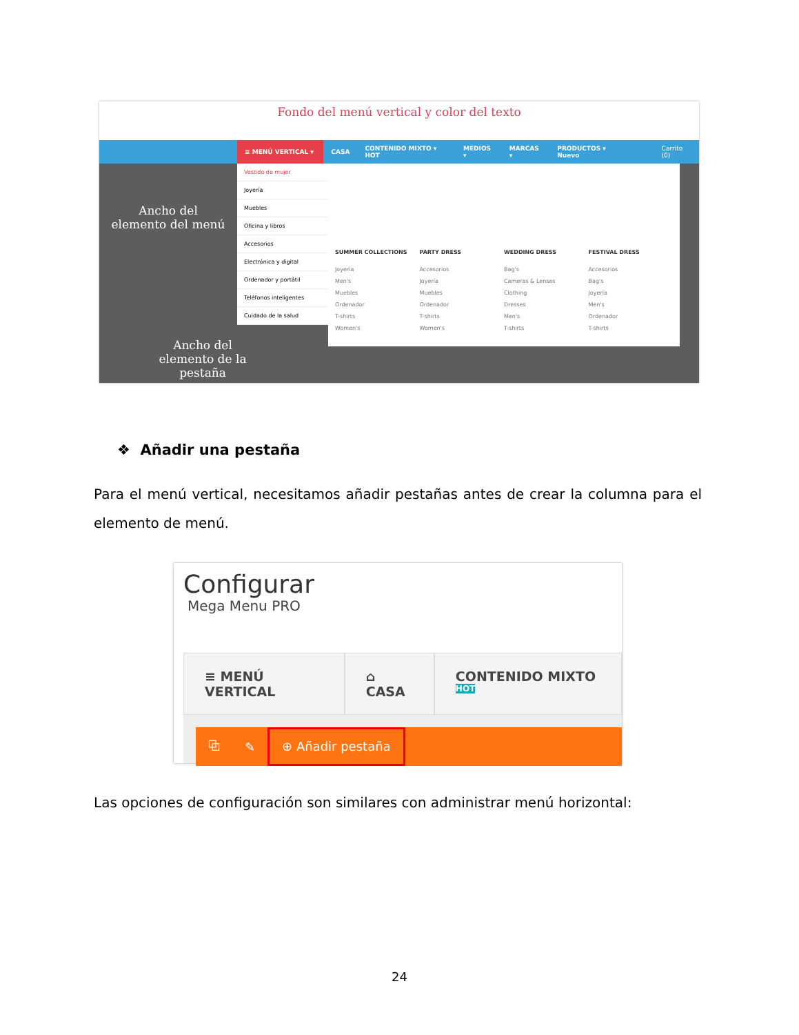Fondo del menú vertical y color del texto
≡ MENÚ VERTICAL ▾ CASA CONTENIDO MIXTO ▾ HOT MEDIOS ▾ MARCAS ▾ PRODUCTOS ▾ Nuevo Carrito (0)
Vestido de mujer
Joyería
Muebles
Oficina y libros
Accesorios
Electrónica y digital
Ordenador y portátil
Teléfonos inteligentes
Cuidado de la salud
SUMMER COLLECTIONS
Joyería
Men's
Muebles
Ordenador
T-shirts
Women's
PARTY DRESS
Accesorios
Joyería
Muebles
Ordenador
T-shirts
Women's
WEDDING DRESS
Bag's
Cameras & Lenses
Clothing
Dresses
Men's
T-shirts
FESTIVAL DRESS
Accesorios
Bag's
Joyería
Men's
Ordenador
T-shirts
Ancho del elemento del menú
Ancho del elemento de la pestaña
❖ Añadir una pestaña
Para el menú vertical, necesitamos añadir pestañas antes de crear la columna para el elemento de menú.
Configurar
Mega Menu PRO
≡ MENÚ VERTICAL ⌂ CASA CONTENIDO MIXTO <sup>HOT</sup>
⧉ ✎ ⊕ Añadir pestaña
Las opciones de configuración son similares con administrar menú horizontal:
24